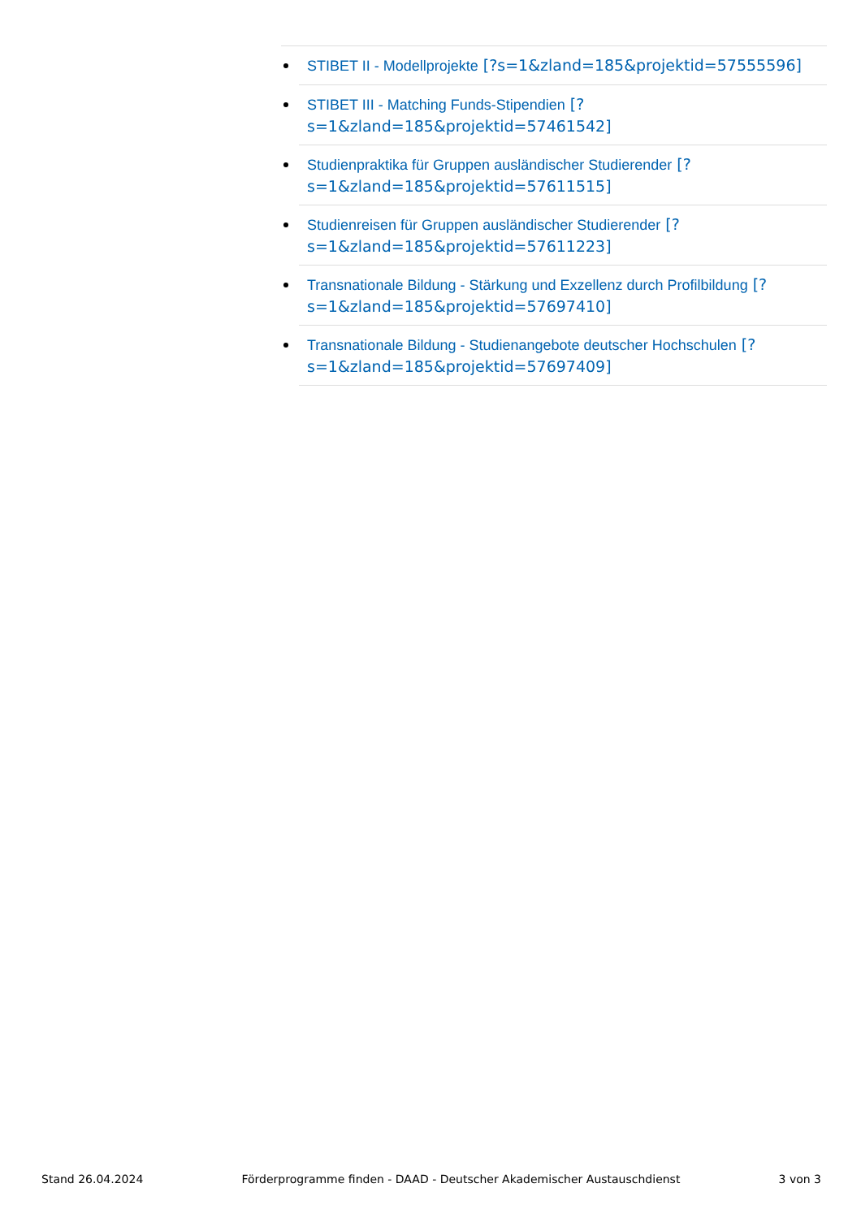STIBET II - Modellprojekte [?s=1&zland=185&projektid=57555596]
STIBET III - Matching Funds-Stipendien [?s=1&zland=185&projektid=57461542]
Studienpraktika für Gruppen ausländischer Studierender [?s=1&zland=185&projektid=57611515]
Studienreisen für Gruppen ausländischer Studierender [?s=1&zland=185&projektid=57611223]
Transnationale Bildung - Stärkung und Exzellenz durch Profilbildung [?s=1&zland=185&projektid=57697410]
Transnationale Bildung - Studienangebote deutscher Hochschulen [?s=1&zland=185&projektid=57697409]
Stand 26.04.2024 Förderprogramme finden - DAAD - Deutscher Akademischer Austauschdienst 3 von 3